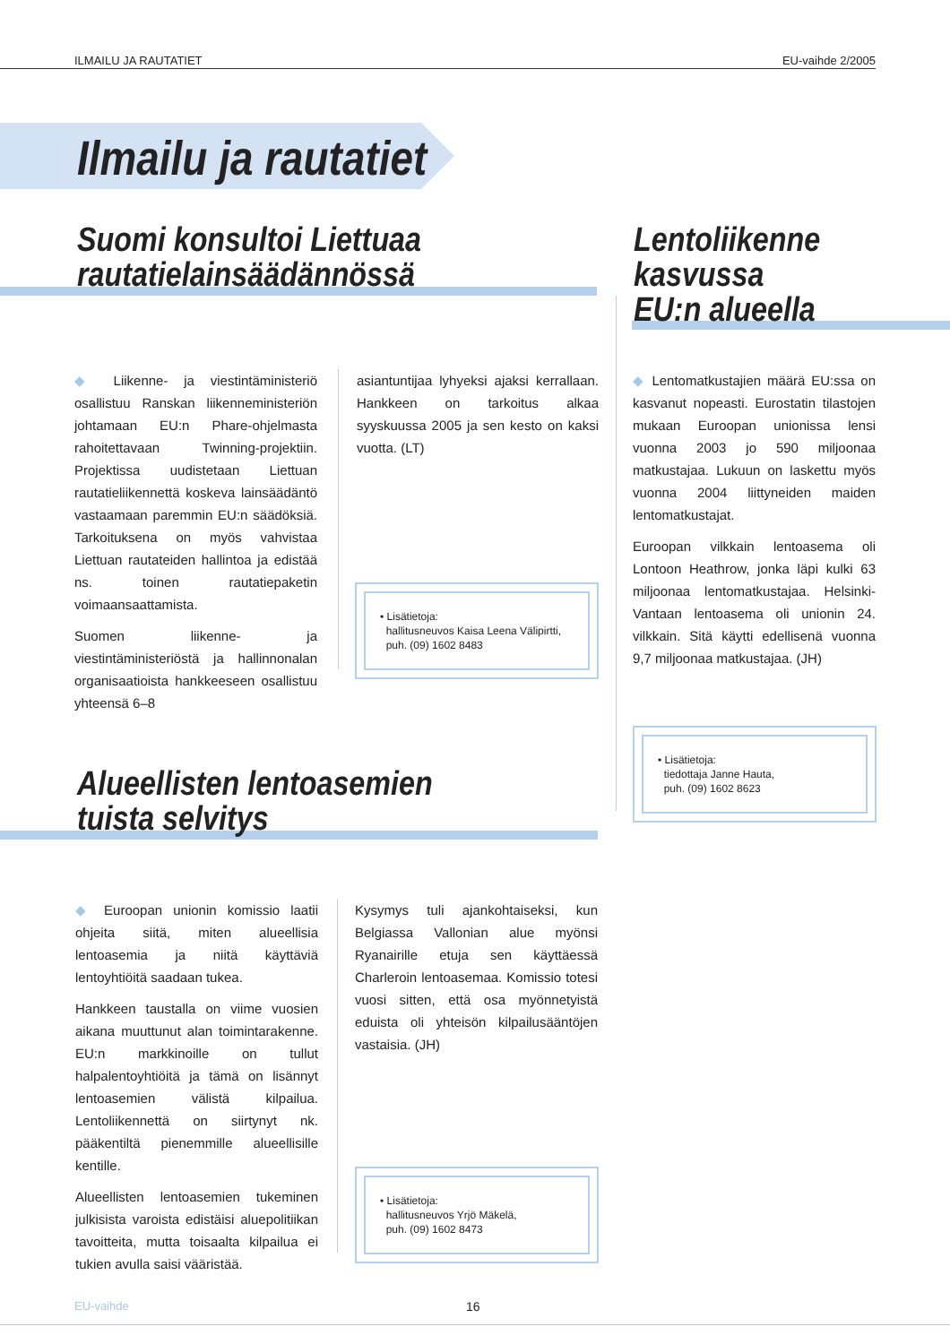ILMAILU JA RAUTATIET EU-vaihde 2/2005
Ilmailu ja rautatiet
Suomi konsultoi Liettuaa
rautatielainsäädännössä
Lentoliikenne
kasvussa
EU:n alueella
◆ Liikenne- ja viestintäministeriö osallistuu Ranskan liikenneministeriön johtamaan EU:n Phare-ohjelmasta rahoitettavaan Twinning-projektiin. Projektissa uudistetaan Liettuan rautatieliikennettä koskeva lainsäädäntö vastaamaan paremmin EU:n säädöksiä. Tarkoituksena on myös vahvistaa Liettuan rautateiden hallintoa ja edistää ns. toinen rautatiepaketin voimaansaattamista.
Suomen liikenne- ja viestintäministeriöstä ja hallinnonalan organisaatioista hankkeeseen osallistuu yhteensä 6–8
asiantuntijaa lyhyeksi ajaksi kerrallaan. Hankkeen on tarkoitus alkaa syyskuussa 2005 ja sen kesto on kaksi vuotta. (LT)
• Lisätietoja:
hallitusneuvos Kaisa Leena Välipirtti,
puh. (09) 1602 8483
◆ Lentomatkustajien määrä EU:ssa on kasvanut nopeasti. Eurostatin tilastojen mukaan Euroopan unionissa lensi vuonna 2003 jo 590 miljoonaa matkustajaa. Lukuun on laskettu myös vuonna 2004 liittyneiden maiden lentomatkustajat.
Euroopan vilkkain lentoasema oli Lontoon Heathrow, jonka läpi kulki 63 miljoonaa lentomatkustajaa. Helsinki-Vantaan lentoasema oli unionin 24. vilkkain. Sitä käytti edellisenä vuonna 9,7 miljoonaa matkustajaa. (JH)
• Lisätietoja:
tiedottaja Janne Hauta,
puh. (09) 1602 8623
Alueellisten lentoasemien
tuista selvitys
◆ Euroopan unionin komissio laatii ohjeita siitä, miten alueellisia lentoasemia ja niitä käyttäviä lentoyhtiöitä saadaan tukea.
Hankkeen taustalla on viime vuosien aikana muuttunut alan toimintarakenne. EU:n markkinoille on tullut halpalentoyhtiöitä ja tämä on lisännyt lentoasemien välistä kilpailua. Lentoliikennettä on siirtynyt nk. pääkentiltä pienemmille alueellisille kentille.
Alueellisten lentoasemien tukeminen julkisista varoista edistäisi aluepolitiikan tavoitteita, mutta toisaalta kilpailua ei tukien avulla saisi vääristää.
Kysymys tuli ajankohtaiseksi, kun Belgiassa Vallonian alue myönsi Ryanairille etuja sen käyttäessä Charleroin lentoasemaa. Komissio totesi vuosi sitten, että osa myönnetyistä eduista oli yhteisön kilpailusääntöjen vastaisia. (JH)
• Lisätietoja:
hallitusneuvos Yrjö Mäkelä,
puh. (09) 1602 8473
EU-vaihde 16